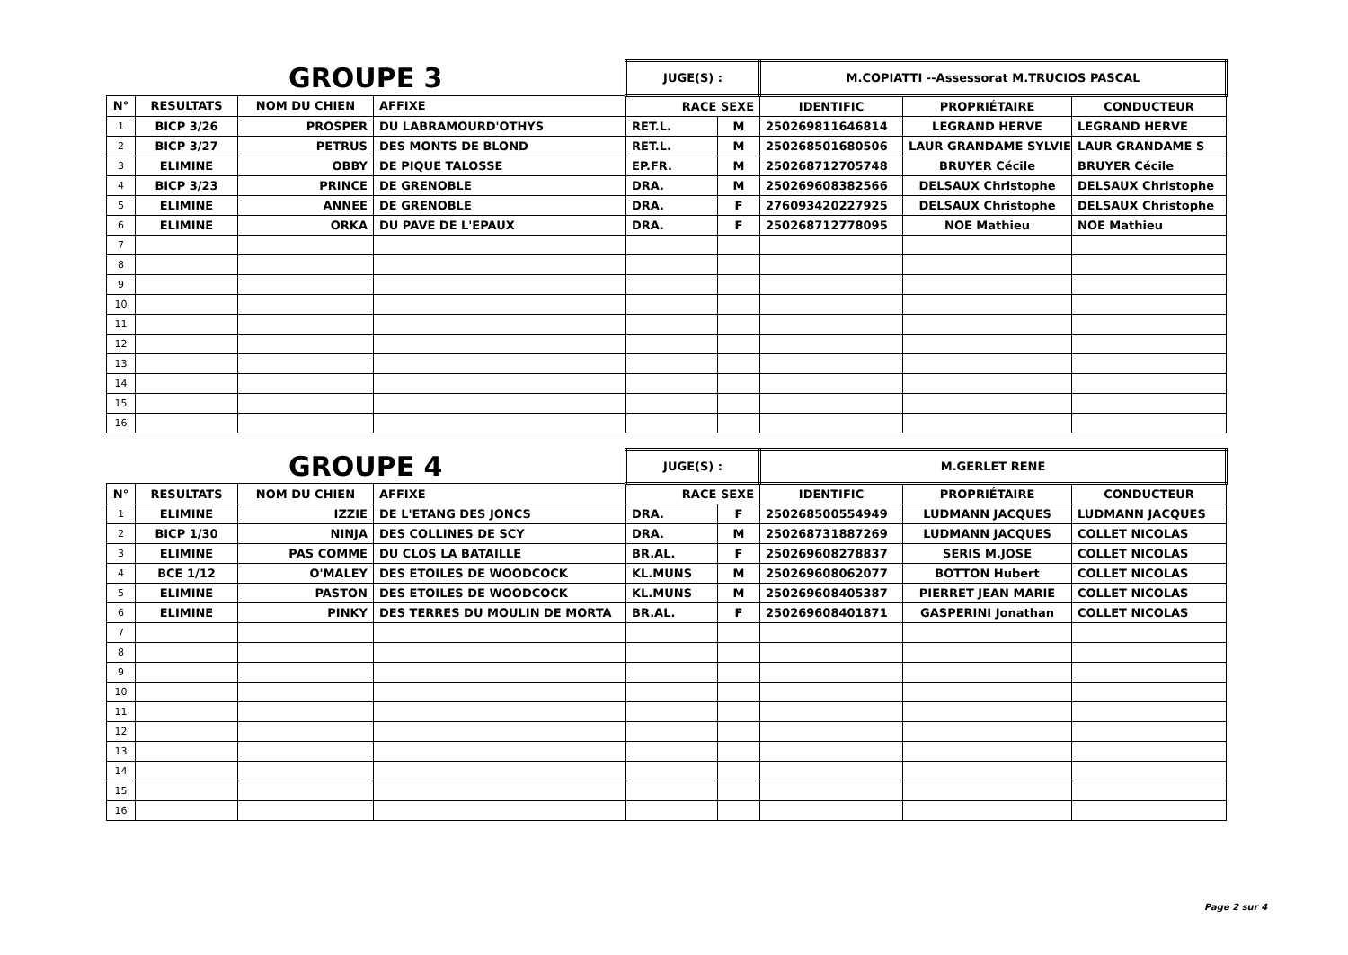| GROUPE 3 | | | | JUGE(S) : | | M.COPIATTI --Assessorat M.TRUCIOS PASCAL | | |
| N° | RESULTATS | NOM DU CHIEN | AFFIXE | RACE SEXE | | IDENTIFIC | PROPRIÉTAIRE | CONDUCTEUR |
| 1 | BICP 3/26 | PROSPER | DU LABRAMOURD'OTHYS | RET.L. | M | 250269811646814 | LEGRAND HERVE | LEGRAND HERVE |
| 2 | BICP 3/27 | PETRUS | DES MONTS DE BLOND | RET.L. | M | 250268501680506 | LAUR GRANDAME SYLVIE | LAUR GRANDAME S |
| 3 | ELIMINE | OBBY | DE PIQUE TALOSSE | EP.FR. | M | 250268712705748 | BRUYER Cécile | BRUYER Cécile |
| 4 | BICP 3/23 | PRINCE | DE GRENOBLE | DRA. | M | 250269608382566 | DELSAUX Christophe | DELSAUX Christophe |
| 5 | ELIMINE | ANNEE | DE GRENOBLE | DRA. | F | 276093420227925 | DELSAUX Christophe | DELSAUX Christophe |
| 6 | ELIMINE | ORKA | DU PAVE DE L'EPAUX | DRA. | F | 250268712778095 | NOE Mathieu | NOE Mathieu |
| 7 | | | | | | | | |
| 8 | | | | | | | | |
| 9 | | | | | | | | |
| 10 | | | | | | | | |
| 11 | | | | | | | | |
| 12 | | | | | | | | |
| 13 | | | | | | | | |
| 14 | | | | | | | | |
| 15 | | | | | | | | |
| 16 | | | | | | | | |
| GROUPE 4 | | | | JUGE(S) : | | M.GERLET RENE | | |
| N° | RESULTATS | NOM DU CHIEN | AFFIXE | RACE SEXE | | IDENTIFIC | PROPRIÉTAIRE | CONDUCTEUR |
| 1 | ELIMINE | IZZIE | DE L'ETANG DES JONCS | DRA. | F | 250268500554949 | LUDMANN JACQUES | LUDMANN JACQUES |
| 2 | BICP 1/30 | NINJA | DES COLLINES DE SCY | DRA. | M | 250268731887269 | LUDMANN JACQUES | COLLET NICOLAS |
| 3 | ELIMINE | PAS COMME | DU CLOS LA BATAILLE | BR.AL. | F | 250269608278837 | SERIS M.JOSE | COLLET NICOLAS |
| 4 | BCE 1/12 | O'MALEY | DES ETOILES DE WOODCOCK | KL.MUNS | M | 250269608062077 | BOTTON Hubert | COLLET NICOLAS |
| 5 | ELIMINE | PASTON | DES ETOILES DE WOODCOCK | KL.MUNS | M | 250269608405387 | PIERRET JEAN MARIE | COLLET NICOLAS |
| 6 | ELIMINE | PINKY | DES TERRES DU MOULIN DE MORTA | BR.AL. | F | 250269608401871 | GASPERINI Jonathan | COLLET NICOLAS |
| 7 | | | | | | | | |
| 8 | | | | | | | | |
| 9 | | | | | | | | |
| 10 | | | | | | | | |
| 11 | | | | | | | | |
| 12 | | | | | | | | |
| 13 | | | | | | | | |
| 14 | | | | | | | | |
| 15 | | | | | | | | |
| 16 | | | | | | | | |
Page 2 sur 4